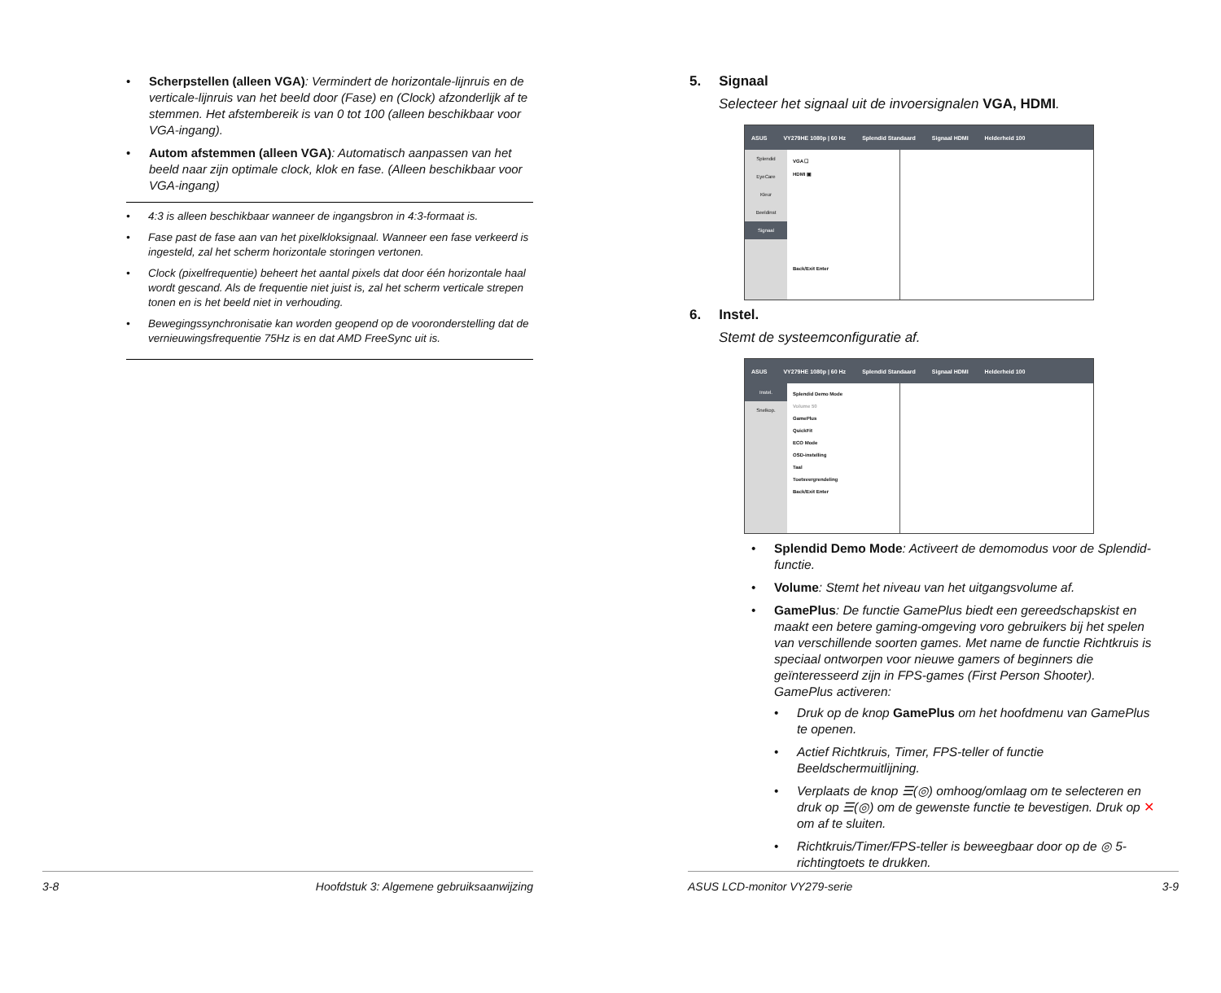• Scherpstellen (alleen VGA): Vermindert de horizontale-lijnruis en de verticale-lijnruis van het beeld door (Fase) en (Clock) afzonderlijk af te stemmen. Het afstembereik is van 0 tot 100 (alleen beschikbaar voor VGA-ingang).
• Autom afstemmen (alleen VGA): Automatisch aanpassen van het beeld naar zijn optimale clock, klok en fase. (Alleen beschikbaar voor VGA-ingang)
• 4:3 is alleen beschikbaar wanneer de ingangsbron in 4:3-formaat is.
• Fase past de fase aan van het pixelkloksignaal. Wanneer een fase verkeerd is ingesteld, zal het scherm horizontale storingen vertonen.
• Clock (pixelfrequentie) beheert het aantal pixels dat door één horizontale haal wordt gescand. Als de frequentie niet juist is, zal het scherm verticale strepen tonen en is het beeld niet in verhouding.
• Bewegingssynchronisatie kan worden geopend op de vooronderstelling dat de vernieuwingsfrequentie 75Hz is en dat AMD FreeSync uit is.
3-8 Hoofdstuk 3: Algemene gebruiksaanwijzing
5. Signaal
Selecteer het signaal uit de invoersignalen VGA, HDMI.
ASUS VY279HE 1080p | 60 Hz Splendid Standaard Signaal HDMI Helderheid 100
Splendid
EyeCare
Kleur
Beeldinst
Signaal
VGA ☐
HDMI ▣
Back/Exit Enter
6. Instel.
Stemt de systeemconfiguratie af.
ASUS VY279HE 1080p | 60 Hz Splendid Standaard Signaal HDMI Helderheid 100
Instel.
Snelkop.
Splendid Demo Mode
Volume 50
GamePlus
QuickFit
ECO Mode
OSD-instelling
Taal
Toetsvergrendeling
Back/Exit Enter
• Splendid Demo Mode: Activeert de demomodus voor de Splendid-functie.
• Volume: Stemt het niveau van het uitgangsvolume af.
• GamePlus: De functie GamePlus biedt een gereedschapskist en maakt een betere gaming-omgeving voro gebruikers bij het spelen van verschillende soorten games. Met name de functie Richtkruis is speciaal ontworpen voor nieuwe gamers of beginners die geïnteresseerd zijn in FPS-games (First Person Shooter).
GamePlus activeren:
• Druk op de knop GamePlus om het hoofdmenu van GamePlus te openen.
• Actief Richtkruis, Timer, FPS-teller of functie Beeldschermuitlijning.
• Verplaats de knop ☰(◎) omhoog/omlaag om te selecteren en druk op ☰(◎) om de gewenste functie te bevestigen. Druk op ✕ om af te sluiten.
• Richtkruis/Timer/FPS-teller is beweegbaar door op de ◎ 5-richtingtoets te drukken.
ASUS LCD-monitor VY279-serie 3-9